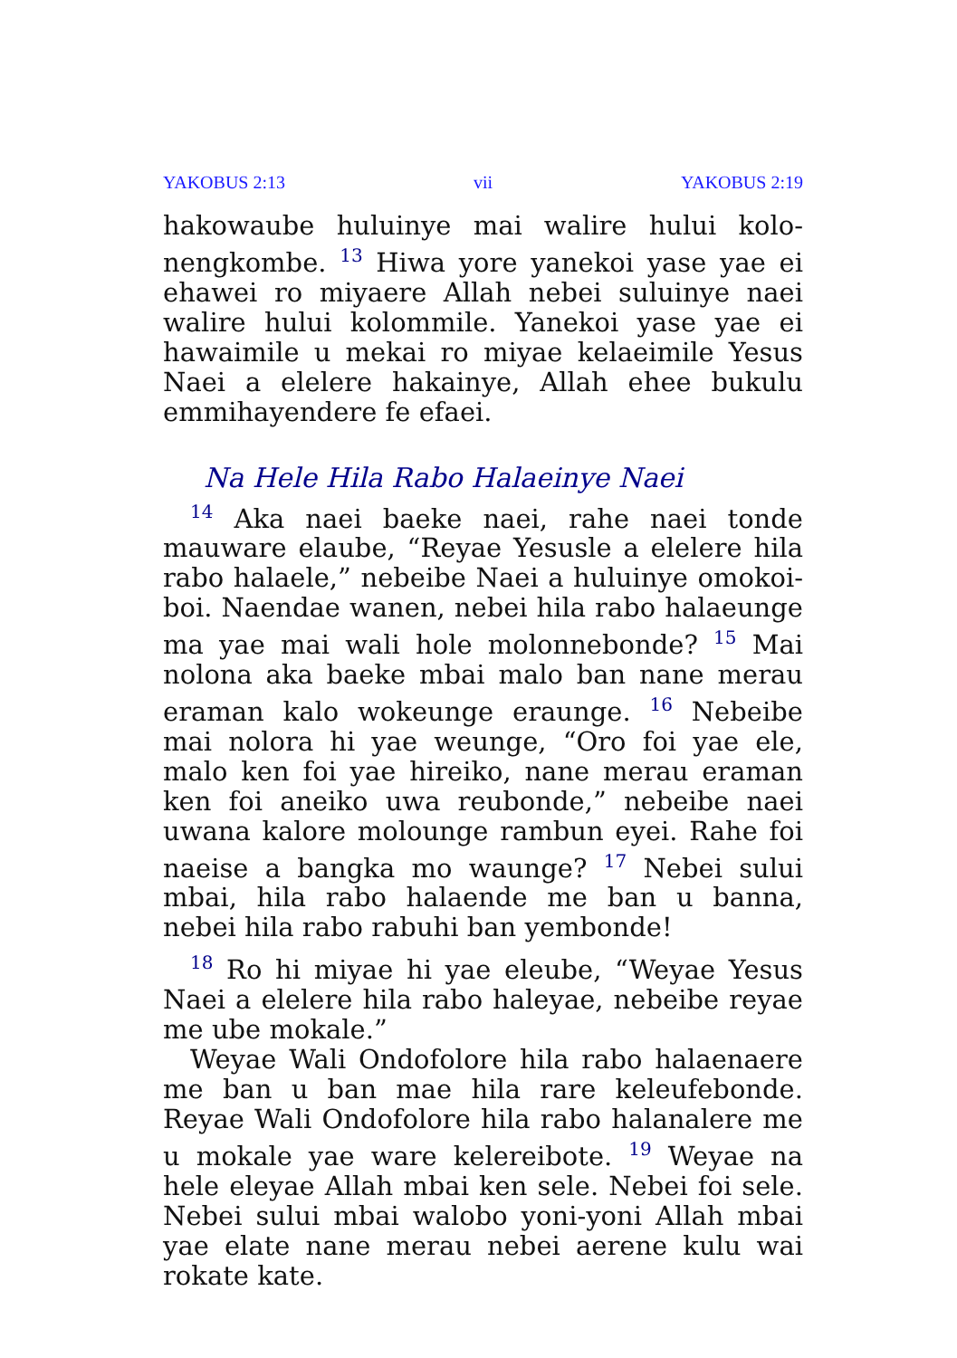YAKOBUS 2:13 vii YAKOBUS 2:19
hakowaube huluinye mai walire hului kolo-nengkombe. <sup>13</sup> Hiwa yore yanekoi yase yae ei ehawei ro miyaere Allah nebei suluinye naei walire hului kolommile. Yanekoi yase yae ei hawaimile u mekai ro miyae kelaeimile Yesus Naei a elelere hakainye, Allah ehee bukulu emmihayendere fe efaei.
Na Hele Hila Rabo Halaeinye Naei
<sup>14</sup> Aka naei baeke naei, rahe naei tonde mauware elaube, “Reyae Yesusle a elelere hila rabo halaele,” nebeibe Naei a huluinye omokoi-boi. Naendae wanen, nebei hila rabo halaeunge ma yae mai wali hole molonnebonde? <sup>15</sup> Mai nolona aka baeke mbai malo ban nane merau eraman kalo wokeunge eraunge. <sup>16</sup> Nebeibe mai nolora hi yae weunge, “Oro foi yae ele, malo ken foi yae hireiko, nane merau eraman ken foi aneiko uwa reubonde,” nebeibe naei uwana kalore molounge rambun eyei. Rahe foi naeise a bangka mo waunge? <sup>17</sup> Nebei sului mbai, hila rabo halaende me ban u banna, nebei hila rabo rabuhi ban yembonde!
<sup>18</sup> Ro hi miyae hi yae eleube, “Weyae Yesus Naei a elelere hila rabo haleyae, nebeibe reyae me ube mokale.”
Weyae Wali Ondofolore hila rabo halaenaere me ban u ban mae hila rare keleufebonde. Reyae Wali Ondofolore hila rabo halanalere me u mokale yae ware kelereibote. <sup>19</sup> Weyae na hele eleyae Allah mbai ken sele. Nebei foi sele. Nebei sului mbai walobo yoni-yoni Allah mbai yae elate nane merau nebei aerene kulu wai rokate kate.